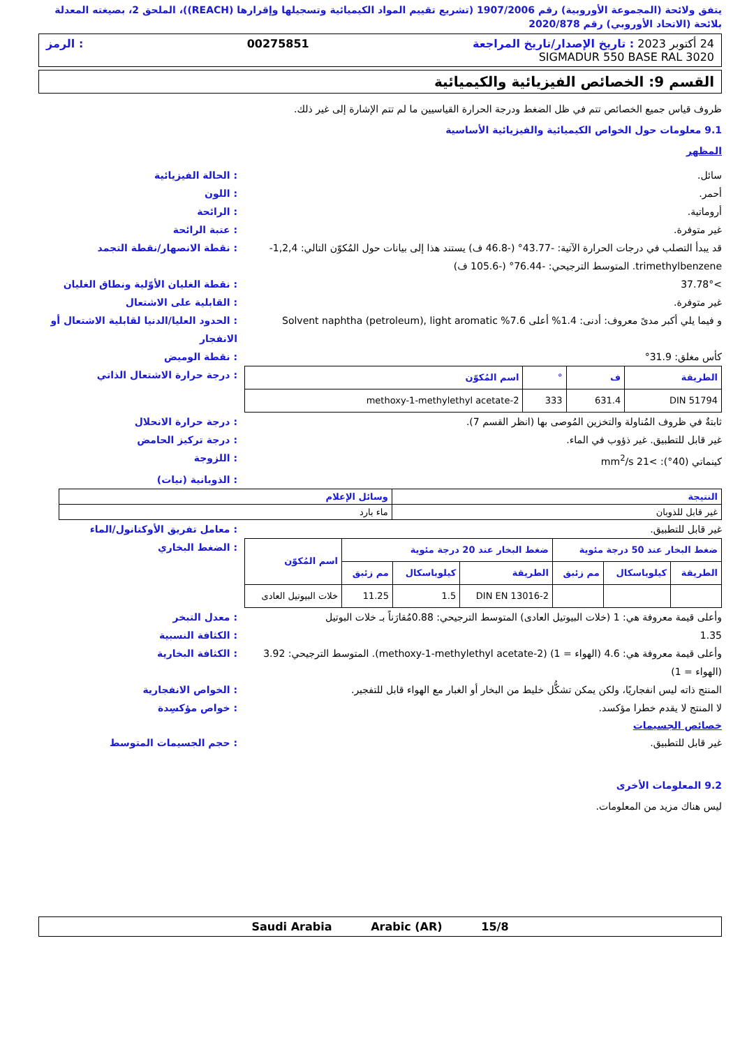يتفق ولائحة (المجموعة الأوروبية) رقم 1907/2006 (تشريع تقييم المواد الكيميائية وتسجيلها وإقرارها (REACH))، الملحق 2، بصيغته المعدلة بلائحة (الاتحاد الأوروبي) رقم 2020/878
24 أكتوبر 2023 : تاريخ الإصدار/تاريخ المراجعة 00275851: الرمز
SIGMADUR 550 BASE RAL 3020
القسم 9: الخصائص الفيزيائية والكيميائية
ظروف قياس جميع الخصائص تتم في ظل الضغط ودرجة الحرارة القياسيين ما لم تتم الإشارة إلى غير ذلك.
9.1 معلومات حول الخواص الكيميائية والفيزيائية الأساسية
المظهر
سائل. : الحالة الفيزيائية
أحمر. : اللون
أروماتية. : الرائحة
غير متوفرة. : عتبة الرائحة
قد يبدأ التصلب في درجات الحرارة الآتية: -43.77° (-46.8 ف) يستند هذا إلى بيانات حول المُكوّن التالي: 1,2,4-trimethylbenzene. المتوسط الترجيحي: -76.44° (-105.6 ف)
: نقطة الانصهار/نقطة التجمد
>37.78° : نقطة الغليان الأوّلية ونطاق الغليان
غير متوفرة. : القابلية على الاشتعال
و فيما يلي أكبر مدىً معروف: أدنى: 1.4% أعلى 7.6% Solvent naphtha (petroleum), light aromatic
: الحدود العليا/الدنيا لقابلية الاشتعال أو الانفجار
كأس مغلق: 31.9° : نقطة الوميض
| الطريقة | ف | ° | اسم المُكوّن |
| --- | --- | --- | --- |
| DIN 51794 | 631.4 | 333 | 2-methoxy-1-methylethyl acetate |
: درجة حرارة الاشتعال الذاتي
ثابتةٌ في ظروف المُناولة والتخزين المُوصى بها (انظر القسم 7).
: درجة حرارة الانحلال
غير قابل للتطبيق. غير ذؤوب في الماء.
: درجة تركيز الحامض
كينماتي (40°): >21 mm<sup>2</sup>/s : اللزوجة
: الذوبانية (نيات)
| النتيجة | وسائل الإعلام |
| --- | --- |
| غير قابل للذوبان | ماء بارد |
غير قابل للتطبيق. : معامل تفريق الأوكتانول/الماء
| ضغط البخار عند 50 درجة مئوية | | | ضغط البخار عند 20 درجة مئوية | | | اسم المُكوّن |
| --- | --- | --- | --- | --- | --- | --- |
| الطريقة | كيلوباسكال | مم زئبق | الطريقة | كيلوباسكال | مم زئبق | |
| | | | DIN EN 13016-2 | 1.5 | 11.25 | خلات البيوتيل العادى |
: الضغط البخاري
وأعلى قيمة معروفة هي: 1 (خلات البيوتيل العادى) المتوسط الترجيحي: 0.88مُقارَناً بـ خلات البوتيل
: معدل التبخر
1.35 : الكثافة النسبية
وأعلى قيمة معروفة هي: 4.6 (الهواء = 1) (2-methoxy-1-methylethyl acetate). المتوسط الترجيحي: 3.92 (الهواء = 1)
: الكثافة البخارية
المنتج ذاته ليس انفجاريًا، ولكن يمكن تشكُّل خليط من البخار أو الغبار مع الهواء قابل للتفجير.
: الخواص الانفجارية
لا المنتج لا يقدم خطرا مؤكسد. : خواص مؤكسِدة
خصائص الجسيمات
غير قابل للتطبيق. : حجم الجسيمات المتوسط
9.2 المعلومات الأخرى
ليس هناك مزيد من المعلومات.
15/8 Saudi Arabia Arabic (AR)